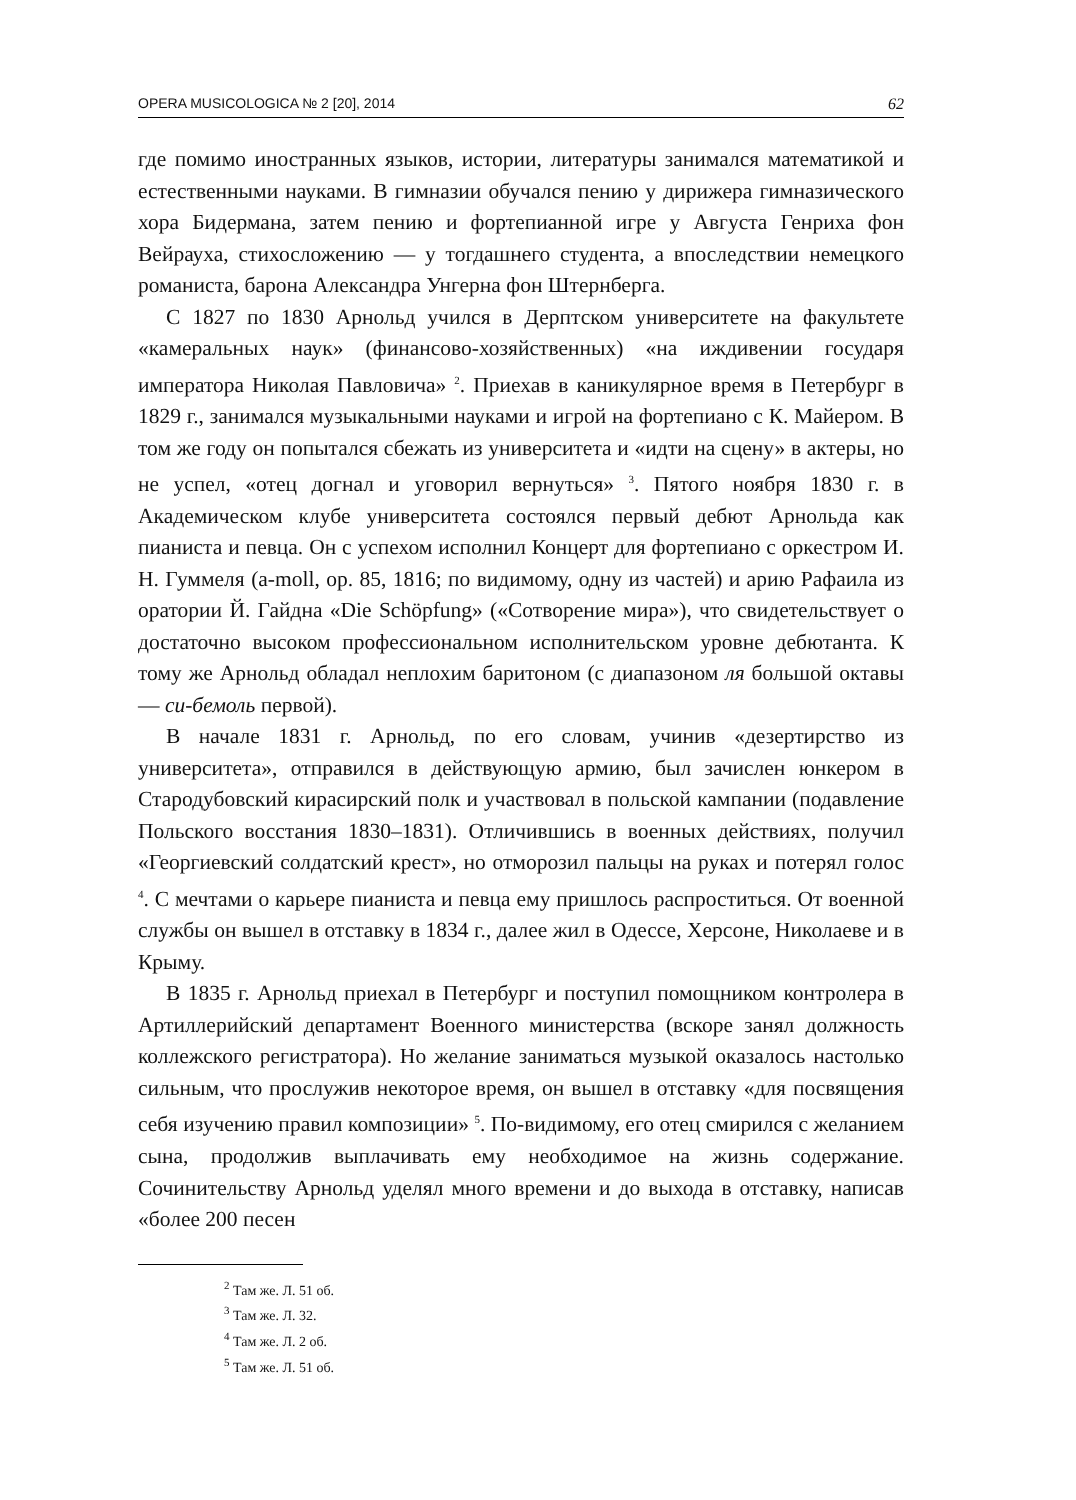OPERA MUSICOLOGICA № 2 [20], 2014 62
где помимо иностранных языков, истории, литературы занимался математикой и естественными науками. В гимназии обучался пению у дирижера гимназического хора Бидермана, затем пению и фортепианной игре у Августа Генриха фон Вейрауха, стихосложению — у тогдашнего студента, а впоследствии немецкого романиста, барона Александра Унгерна фон Штернберга.
С 1827 по 1830 Арнольд учился в Дерптском университете на факультете «камеральных наук» (финансово-хозяйственных) «на иждивении государя императора Николая Павловича» <sup>2</sup>. Приехав в каникулярное время в Петербург в 1829 г., занимался музыкальными науками и игрой на фортепиано с К. Майером. В том же году он попытался сбежать из университета и «идти на сцену» в актеры, но не успел, «отец догнал и уговорил вернуться» <sup>3</sup>. Пятого ноября 1830 г. в Академическом клубе университета состоялся первый дебют Арнольда как пианиста и певца. Он с успехом исполнил Концерт для фортепиано с оркестром И. Н. Гуммеля (a-moll, op. 85, 1816; по видимому, одну из частей) и арию Рафаила из оратории Й. Гайдна «Die Schöpfung» («Сотворение мира»), что свидетельствует о достаточно высоком профессиональном исполнительском уровне дебютанта. К тому же Арнольд обладал неплохим баритоном (с диапазоном ля большой октавы — си-бемоль первой).
В начале 1831 г. Арнольд, по его словам, учинив «дезертирство из университета», отправился в действующую армию, был зачислен юнкером в Стародубовский кирасирский полк и участвовал в польской кампании (подавление Польского восстания 1830–1831). Отличившись в военных действиях, получил «Георгиевский солдатский крест», но отморозил пальцы на руках и потерял голос <sup>4</sup>. С мечтами о карьере пианиста и певца ему пришлось распроститься. От военной службы он вышел в отставку в 1834 г., далее жил в Одессе, Херсоне, Николаеве и в Крыму.
В 1835 г. Арнольд приехал в Петербург и поступил помощником контролера в Артиллерийский департамент Военного министерства (вскоре занял должность коллежского регистратора). Но желание заниматься музыкой оказалось настолько сильным, что прослужив некоторое время, он вышел в отставку «для посвящения себя изучению правил композиции» <sup>5</sup>. По-видимому, его отец смирился с желанием сына, продолжив выплачивать ему необходимое на жизнь содержание. Сочинительству Арнольд уделял много времени и до выхода в отставку, написав «более 200 песен
<sup>2</sup> Там же. Л. 51 об.
<sup>3</sup> Там же. Л. 32.
<sup>4</sup> Там же. Л. 2 об.
<sup>5</sup> Там же. Л. 51 об.